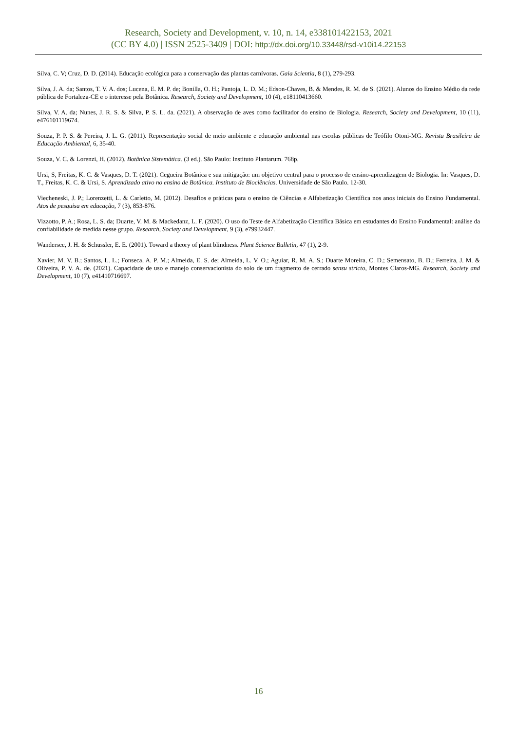Research, Society and Development, v. 10, n. 14, e338101422153, 2021
(CC BY 4.0) | ISSN 2525-3409 | DOI: http://dx.doi.org/10.33448/rsd-v10i14.22153
Silva, C. V; Cruz, D. D. (2014). Educação ecológica para a conservação das plantas carnívoras. Gaia Scientia, 8 (1), 279-293.
Silva, J. A. da; Santos, T. V. A. dos; Lucena, E. M. P. de; Bonilla, O. H.; Pantoja, L. D. M.; Edson-Chaves, B. & Mendes, R. M. de S. (2021). Alunos do Ensino Médio da rede pública de Fortaleza-CE e o interesse pela Botânica. Research, Society and Development, 10 (4), e18110413660.
Silva, V. A. da; Nunes, J. R. S. & Silva, P. S. L. da. (2021). A observação de aves como facilitador do ensino de Biologia. Research, Society and Development, 10 (11), e476101119674.
Souza, P. P. S. & Pereira, J. L. G. (2011). Representação social de meio ambiente e educação ambiental nas escolas públicas de Teófilo Otoni-MG. Revista Brasileira de Educação Ambiental, 6, 35-40.
Souza, V. C. & Lorenzi, H. (2012). Botânica Sistemática. (3 ed.). São Paulo: Instituto Plantarum. 768p.
Ursi, S, Freitas, K. C. & Vasques, D. T. (2021). Cegueira Botânica e sua mitigação: um objetivo central para o processo de ensino-aprendizagem de Biologia. In: Vasques, D. T., Freitas, K. C. & Ursi, S. Aprendizado ativo no ensino de Botânica. Instituto de Biociências. Universidade de São Paulo. 12-30.
Viecheneski, J. P.; Lorenzetti, L. & Carletto, M. (2012). Desafios e práticas para o ensino de Ciências e Alfabetização Científica nos anos iniciais do Ensino Fundamental. Atos de pesquisa em educação, 7 (3), 853-876.
Vizzotto, P. A.; Rosa, L. S. da; Duarte, V. M. & Mackedanz, L. F. (2020). O uso do Teste de Alfabetização Científica Básica em estudantes do Ensino Fundamental: análise da confiabilidade de medida nesse grupo. Research, Society and Development, 9 (3), e79932447.
Wandersee, J. H. & Schussler, E. E. (2001). Toward a theory of plant blindness. Plant Science Bulletin, 47 (1), 2-9.
Xavier, M. V. B.; Santos, L. L.; Fonseca, A. P. M.; Almeida, E. S. de; Almeida, L. V. O.; Aguiar, R. M. A. S.; Duarte Moreira, C. D.; Semensato, B. D.; Ferreira, J. M. & Oliveira, P. V. A. de. (2021). Capacidade de uso e manejo conservacionista do solo de um fragmento de cerrado sensu stricto, Montes Claros-MG. Research, Society and Development, 10 (7), e41410716697.
16